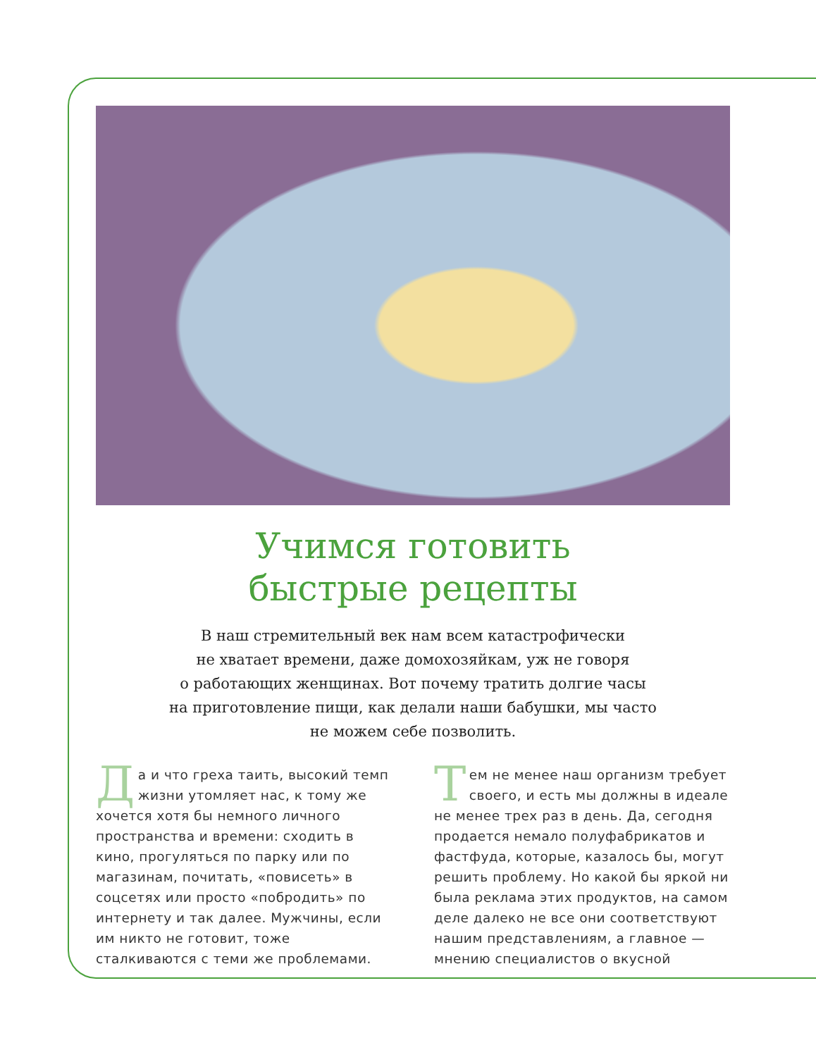Учимся готовить
быстрые рецепты
В наш стремительный век нам всем катастрофически
не хватает времени, даже домохозяйкам, уж не говоря
о работающих женщинах. Вот почему тратить долгие часы
на приготовление пищи, как делали наши бабушки, мы часто
не можем себе позволить.
Да и что греха таить, высокий темп жизни утомляет нас, к тому же хочется хотя бы немного личного пространства и времени: сходить в кино, прогуляться по парку или по магазинам, почитать, «повисеть» в соцсетях или просто «побродить» по интернету и так далее. Мужчины, если им никто не готовит, тоже сталкиваются с теми же проблемами.
Тем не менее наш организм требует своего, и есть мы должны в идеале не менее трех раз в день. Да, сегодня продается немало полуфабрикатов и фастфуда, которые, казалось бы, могут решить проблему. Но какой бы яркой ни была реклама этих продуктов, на самом деле далеко не все они соответствуют нашим представлениям, а главное — мнению специалистов о вкусной